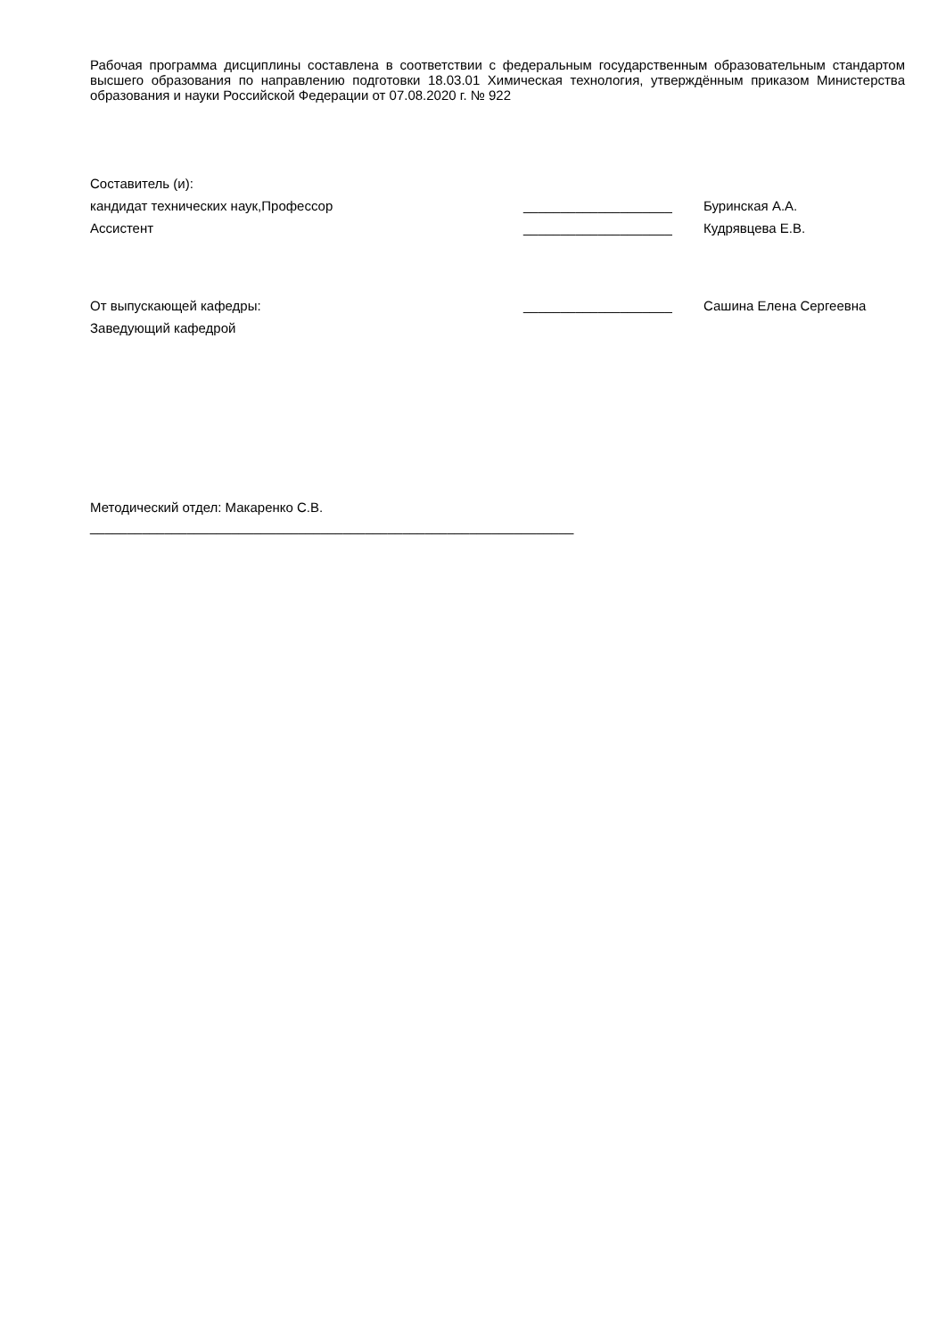Рабочая программа дисциплины составлена в соответствии с федеральным государственным образовательным стандартом высшего образования по направлению подготовки 18.03.01 Химическая технология, утверждённым приказом Министерства образования и науки Российской Федерации от 07.08.2020 г. № 922
Составитель (и):
кандидат технических наук,Профессор ____________________ Буринская А.А.
Ассистент ____________________ Кудрявцева Е.В.
От выпускающей кафедры:
Заведующий кафедрой
____________________ Сашина Елена Сергеевна
Методический отдел: Макаренко С.В.
_________________________________________________________________